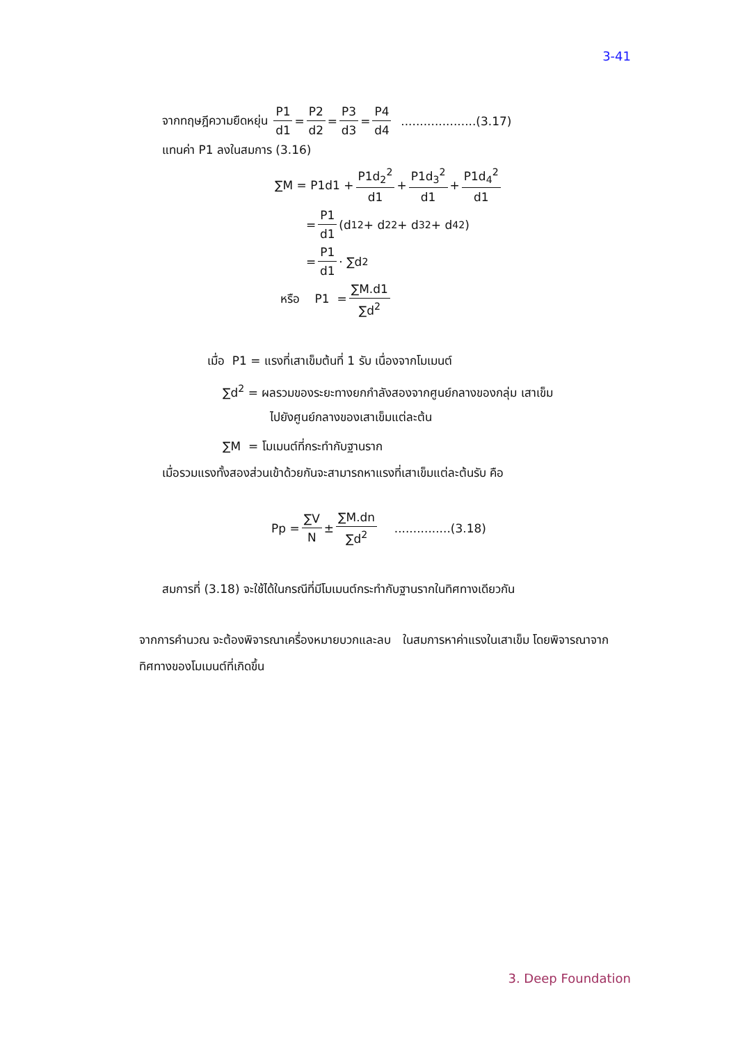3-41
จากทฤษฎีความยืดหยุ่น P1 d1 = P2 d2 = P3 d3 = P4 d4 ....................(3.17)
แทนค่า P1 ลงในสมการ (3.16)
∑M = P1d1 + P1d<sub>2</sub><sup>2</sup> d1 + P1d<sub>3</sub><sup>2</sup> d1 + P1d<sub>4</sub><sup>2</sup> d1
= P1 d1 (d<sub>1</sub><sup>2</sup> + d<sub>2</sub><sup>2</sup> + d<sub>3</sub><sup>2</sup> + d<sub>4</sub><sup>2</sup>)
= P1 d1 · ∑d<sup>2</sup>
หรือ P1 = ∑M.d1 ∑d<sup>2</sup>
เมื่อ P1 = แรงที่เสาเข็มต้นที่ 1 รับ เนื่องจากโมเมนต์
∑d<sup>2</sup> = ผลรวมของระยะทางยกกำลังสองจากศูนย์กลางของกลุ่ม เสาเข็ม
ไปยังศูนย์กลางของเสาเข็มแต่ละต้น
∑M = โมเมนต์ที่กระทำกับฐานราก
เมื่อรวมแรงทั้งสองส่วนเข้าด้วยกันจะสามารถหาแรงที่เสาเข็มแต่ละต้นรับ คือ
Pp = ∑V N ± ∑M.dn ∑d<sup>2</sup> ...............(3.18)
สมการที่ (3.18) จะใช้ได้ในกรณีที่มีโมเมนต์กระทำกับฐานรากในทิศทางเดียวกัน
จากการคำนวณ จะต้องพิจารณาเครื่องหมายบวกและลบ ในสมการหาค่าแรงในเสาเข็ม โดยพิจารณาจากทิศทางของโมเมนต์ที่เกิดขึ้น
3. Deep Foundation